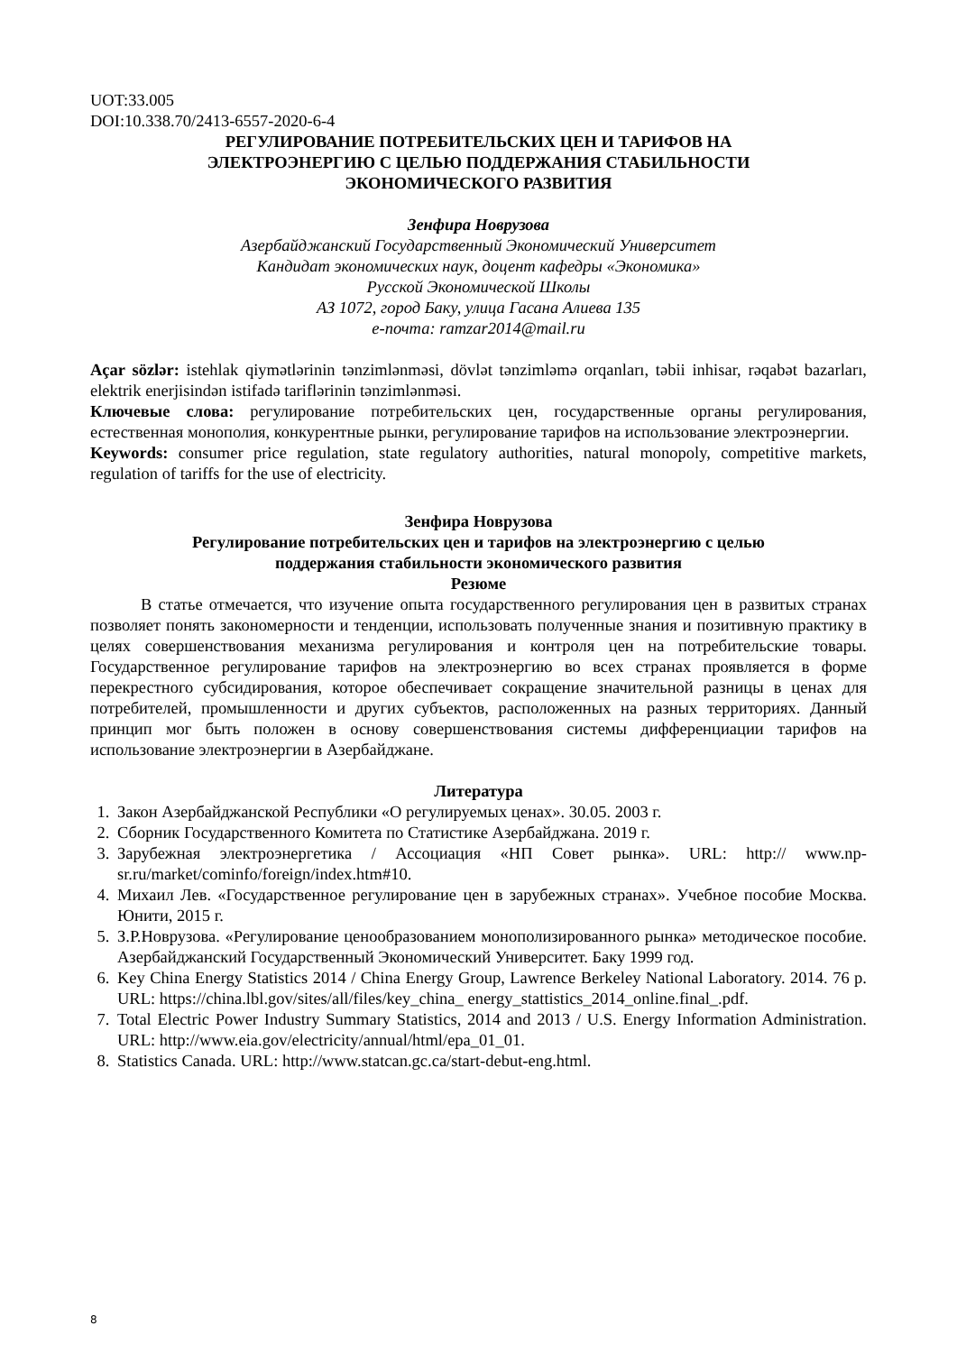UOT:33.005
DOI:10.338.70/2413-6557-2020-6-4
РЕГУЛИРОВАНИЕ ПОТРЕБИТЕЛЬСКИХ ЦЕН И ТАРИФОВ НА
ЭЛЕКТРОЭНЕРГИЮ С ЦЕЛЬЮ ПОДДЕРЖАНИЯ СТАБИЛЬНОСТИ
ЭКОНОМИЧЕСКОГО РАЗВИТИЯ
Зенфира Новрузова
Азербайджанский Государственный Экономический Университет
Кандидат экономических наук, доцент кафедры «Экономика»
Русской Экономической Школы
АЗ 1072, город Баку, улица Гасана Алиева 135
e-почта: ramzar2014@mail.ru
Açar sözlər: istehlak qiymətlərinin tənzimlənməsi, dövlət tənzimləmə orqanları, təbii inhisar, rəqabət bazarları, elektrik enerjisindən istifadə tariflərinin tənzimlənməsi.
Ключевые слова: регулирование потребительских цен, государственные органы регулирования, естественная монополия, конкурентные рынки, регулирование тарифов на использование электроэнергии.
Keywords: consumer price regulation, state regulatory authorities, natural monopoly, competitive markets, regulation of tariffs for the use of electricity.
Зенфира Новрузова
Регулирование потребительских цен и тарифов на электроэнергию с целью
поддержания стабильности экономического развития
Резюме
В статье отмечается, что изучение опыта государственного регулирования цен в развитых странах позволяет понять закономерности и тенденции, использовать полученные знания и позитивную практику в целях совершенствования механизма регулирования и контроля цен на потребительские товары. Государственное регулирование тарифов на электроэнергию во всех странах проявляется в форме перекрестного субсидирования, которое обеспечивает сокращение значительной разницы в ценах для потребителей, промышленности и других субъектов, расположенных на разных территориях. Данный принцип мог быть положен в основу совершенствования системы дифференциации тарифов на использование электроэнергии в Азербайджане.
Литература
1. Закон Азербайджанской Республики «О регулируемых ценах». 30.05. 2003 г.
2. Сборник Государственного Комитета по Статистике Азербайджана. 2019 г.
3. Зарубежная электроэнергетика / Ассоциация «НП Совет рынка». URL: http:// www.np-sr.ru/market/cominfo/foreign/index.htm#10.
4. Михаил Лев. «Государственное регулирование цен в зарубежных странах». Учебное пособие Москва. Юнити, 2015 г.
5. З.Р.Новрузова. «Регулирование ценообразованием монополизированного рынка» методическое пособие. Азербайджанский Государственный Экономический Университет. Баку 1999 год.
6. Key China Energy Statistics 2014 / China Energy Group, Lawrence Berkeley National Laboratory. 2014. 76 p. URL: https://china.lbl.gov/sites/all/files/key_china_ energy_stattistics_2014_online.final_.pdf.
7. Total Electric Power Industry Summary Statistics, 2014 and 2013 / U.S. Energy Information Administration. URL: http://www.eia.gov/electricity/annual/html/epa_01_01.
8. Statistics Canada. URL: http://www.statcan.gc.ca/start-debut-eng.html.
8